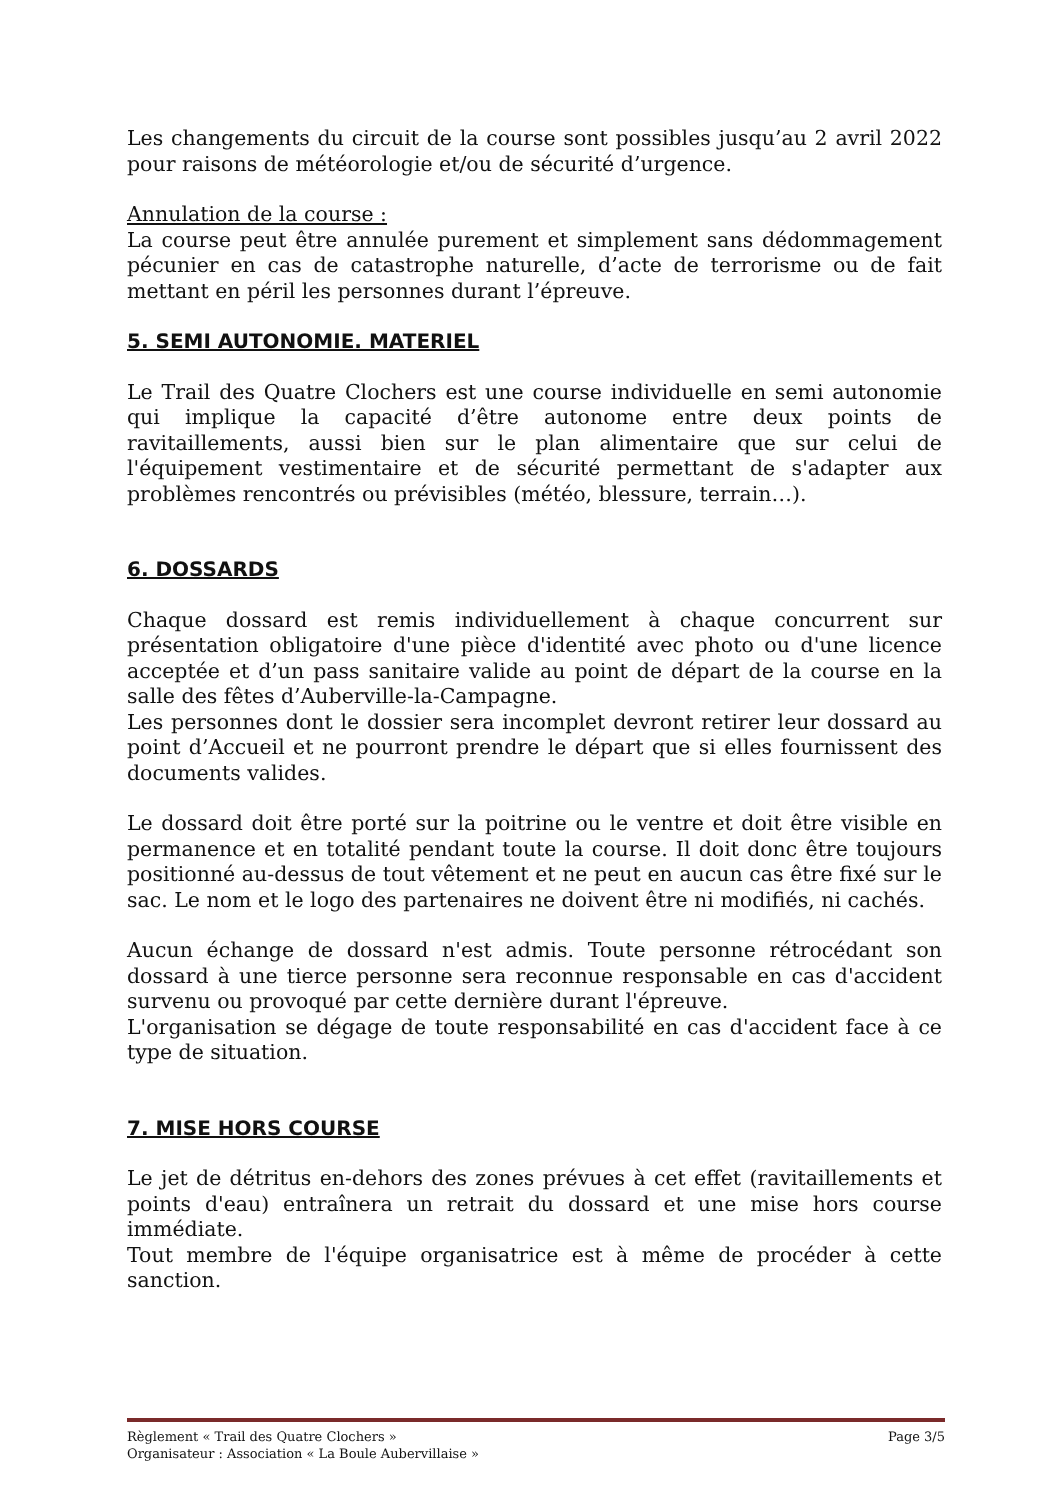Les changements du circuit de la course sont possibles jusqu’au 2 avril 2022 pour raisons de météorologie et/ou de sécurité d’urgence.
Annulation de la course :
La course peut être annulée purement et simplement sans dédommagement pécunier en cas de catastrophe naturelle, d’acte de terrorisme ou de fait mettant en péril les personnes durant l’épreuve.
5. SEMI AUTONOMIE. MATERIEL
Le Trail des Quatre Clochers est une course individuelle en semi autonomie qui implique la capacité d’être autonome entre deux points de ravitaillements, aussi bien sur le plan alimentaire que sur celui de l'équipement vestimentaire et de sécurité permettant de s'adapter aux problèmes rencontrés ou prévisibles (météo, blessure, terrain…).
6. DOSSARDS
Chaque dossard est remis individuellement à chaque concurrent sur présentation obligatoire d'une pièce d'identité avec photo ou d'une licence acceptée et d’un pass sanitaire valide au point de départ de la course en la salle des fêtes d’Auberville-la-Campagne.
Les personnes dont le dossier sera incomplet devront retirer leur dossard au point d’Accueil et ne pourront prendre le départ que si elles fournissent des documents valides.
Le dossard doit être porté sur la poitrine ou le ventre et doit être visible en permanence et en totalité pendant toute la course. Il doit donc être toujours positionné au-dessus de tout vêtement et ne peut en aucun cas être fixé sur le sac. Le nom et le logo des partenaires ne doivent être ni modifiés, ni cachés.
Aucun échange de dossard n'est admis. Toute personne rétrocédant son dossard à une tierce personne sera reconnue responsable en cas d'accident survenu ou provoqué par cette dernière durant l'épreuve.
L'organisation se dégage de toute responsabilité en cas d'accident face à ce type de situation.
7. MISE HORS COURSE
Le jet de détritus en-dehors des zones prévues à cet effet (ravitaillements et points d'eau) entraînera un retrait du dossard et une mise hors course immédiate.
Tout membre de l'équipe organisatrice est à même de procéder à cette sanction.
Règlement « Trail des Quatre Clochers » Page 3/5
Organisateur : Association « La Boule Aubervillaise »